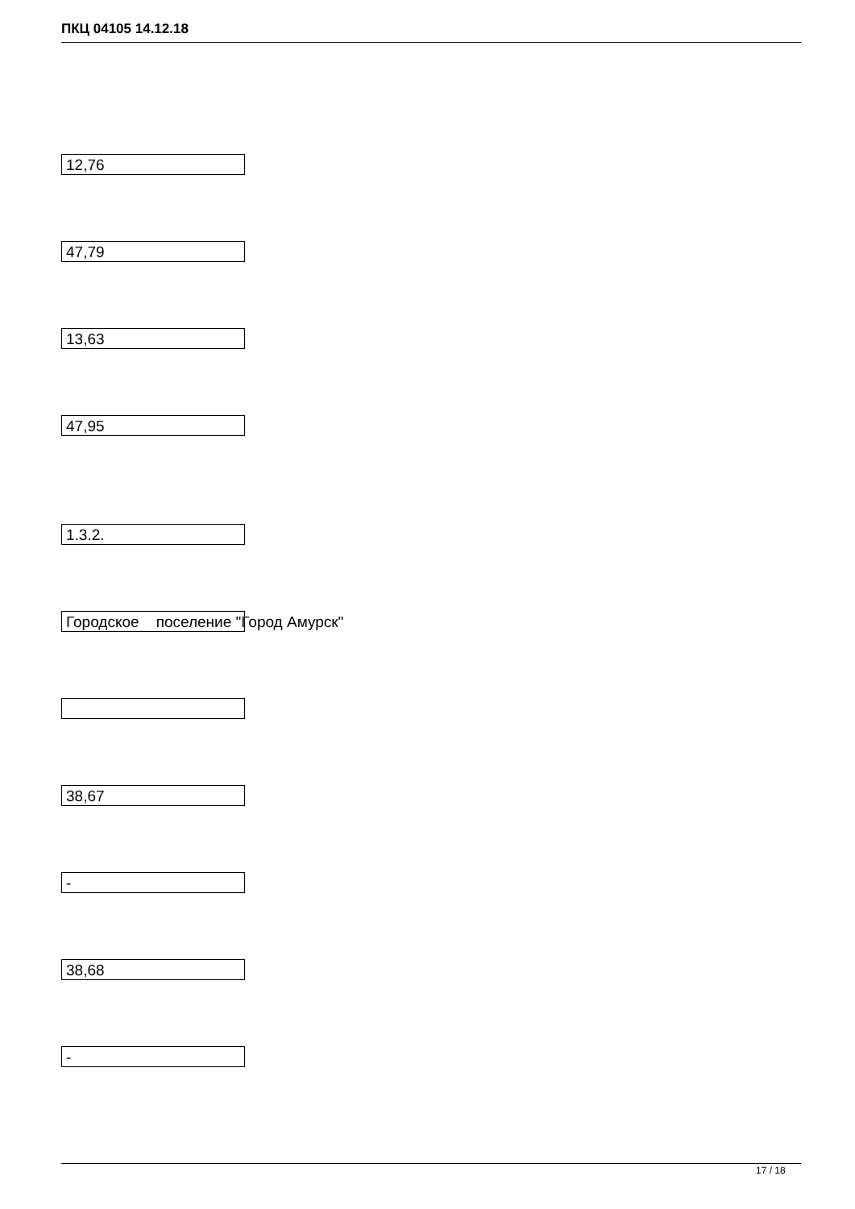ПКЦ 04105 14.12.18
12,76
47,79
13,63
47,95
1.3.2.
Городское поселение "Город Амурск"
38,67
-
38,68
-
17 / 18